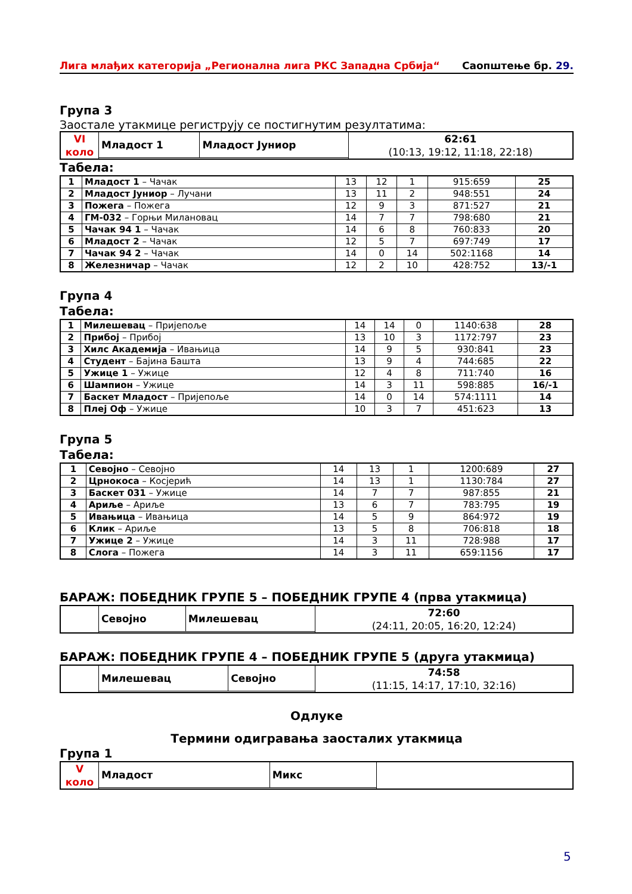Лига млађих категорија „Регионална лига РКС Западна Србија“Саопштење бр. 29.
Група 3
Заостале утакмице региструју се постигнутим резултатима:
| VI коло | Младост 1 | Младост Јуниор | 62:61 (10:13, 19:12, 11:18, 22:18) |
Табела:
| 1 | Младост 1 – Чачак | 13 | 12 | 1 | 915:659 | 25 |
| 2 | Младост Јуниор – Лучани | 13 | 11 | 2 | 948:551 | 24 |
| 3 | Пожега – Пожега | 12 | 9 | 3 | 871:527 | 21 |
| 4 | ГМ-032 – Горњи Милановац | 14 | 7 | 7 | 798:680 | 21 |
| 5 | Чачак 94 1 – Чачак | 14 | 6 | 8 | 760:833 | 20 |
| 6 | Младост 2 – Чачак | 12 | 5 | 7 | 697:749 | 17 |
| 7 | Чачак 94 2 – Чачак | 14 | 0 | 14 | 502:1168 | 14 |
| 8 | Железничар – Чачак | 12 | 2 | 10 | 428:752 | 13/-1 |
Група 4
Табела:
| 1 | Милешевац – Пријепоље | 14 | 14 | 0 | 1140:638 | 28 |
| 2 | Прибој – Прибој | 13 | 10 | 3 | 1172:797 | 23 |
| 3 | Хилс Академија – Ивањица | 14 | 9 | 5 | 930:841 | 23 |
| 4 | Студент – Бајина Башта | 13 | 9 | 4 | 744:685 | 22 |
| 5 | Ужице 1 – Ужице | 12 | 4 | 8 | 711:740 | 16 |
| 6 | Шампион – Ужице | 14 | 3 | 11 | 598:885 | 16/-1 |
| 7 | Баскет Младост – Пријепоље | 14 | 0 | 14 | 574:1111 | 14 |
| 8 | Плеј Оф – Ужице | 10 | 3 | 7 | 451:623 | 13 |
Група 5
Табела:
| 1 | Севојно – Севојно | 14 | 13 | 1 | 1200:689 | 27 |
| 2 | Црнокоса – Косјерић | 14 | 13 | 1 | 1130:784 | 27 |
| 3 | Баскет 031 – Ужице | 14 | 7 | 7 | 987:855 | 21 |
| 4 | Ариље – Ариље | 13 | 6 | 7 | 783:795 | 19 |
| 5 | Ивањица – Ивањица | 14 | 5 | 9 | 864:972 | 19 |
| 6 | Клик – Ариље | 13 | 5 | 8 | 706:818 | 18 |
| 7 | Ужице 2 – Ужице | 14 | 3 | 11 | 728:988 | 17 |
| 8 | Слога – Пожега | 14 | 3 | 11 | 659:1156 | 17 |
БАРАЖ: ПОБЕДНИК ГРУПЕ 5 – ПОБЕДНИК ГРУПЕ 4 (прва утакмица)
| | Севојно | Милешевац | 72:60 (24:11, 20:05, 16:20, 12:24) |
БАРАЖ: ПОБЕДНИК ГРУПЕ 4 – ПОБЕДНИК ГРУПЕ 5 (друга утакмица)
| | Милешевац | Севојно | 74:58 (11:15, 14:17, 17:10, 32:16) |
Одлуке
Термини одигравања заосталих утакмица
Група 1
| V коло | Младост | Микс | |
5